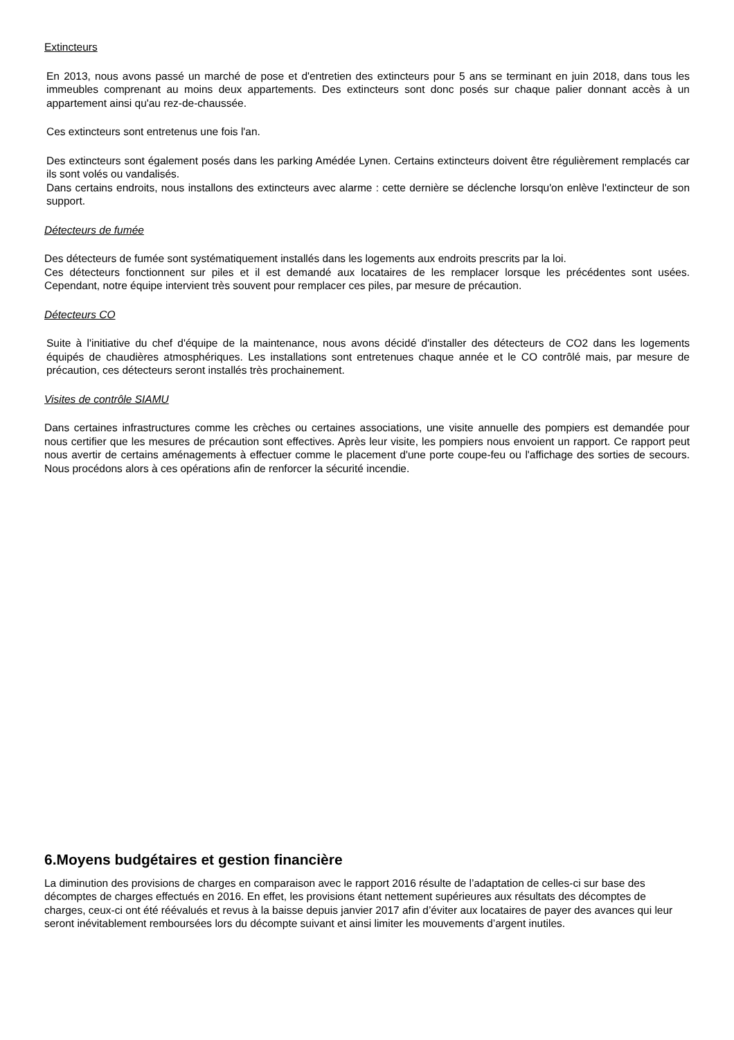Extincteurs
En 2013, nous avons passé un marché de pose et d'entretien des extincteurs pour 5 ans se terminant en juin 2018, dans tous les immeubles comprenant au moins deux appartements. Des extincteurs sont donc posés sur chaque palier donnant accès à un appartement ainsi qu'au rez-de-chaussée.
Ces extincteurs sont entretenus une fois l'an.
Des extincteurs sont également posés dans les parking Amédée Lynen. Certains extincteurs doivent être régulièrement remplacés car ils sont volés ou vandalisés.
Dans certains endroits, nous installons des extincteurs avec alarme : cette dernière se déclenche lorsqu'on enlève l'extincteur de son support.
Détecteurs de fumée
Des détecteurs de fumée sont systématiquement installés dans les logements aux endroits prescrits par la loi.
Ces détecteurs fonctionnent sur piles et il est demandé aux locataires de les remplacer lorsque les précédentes sont usées. Cependant, notre équipe intervient très souvent pour remplacer ces piles, par mesure de précaution.
Détecteurs CO
Suite à l'initiative du chef d'équipe de la maintenance, nous avons décidé d'installer des détecteurs de CO2 dans les logements équipés de chaudières atmosphériques. Les installations sont entretenues chaque année et le CO contrôlé mais, par mesure de précaution, ces détecteurs seront installés très prochainement.
Visites de contrôle SIAMU
Dans certaines infrastructures comme les crèches ou certaines associations, une visite annuelle des pompiers est demandée pour nous certifier que les mesures de précaution sont effectives. Après leur visite, les pompiers nous envoient un rapport. Ce rapport peut nous avertir de certains aménagements à effectuer comme le placement d'une porte coupe-feu ou l'affichage des sorties de secours. Nous procédons alors à ces opérations afin de renforcer la sécurité incendie.
6.Moyens budgétaires et gestion financière
La diminution des provisions de charges en comparaison avec le rapport 2016 résulte de l’adaptation de celles-ci sur base des décomptes de charges effectués en 2016. En effet, les provisions étant nettement supérieures aux résultats des décomptes de charges, ceux-ci ont été réévalués et revus à la baisse depuis janvier 2017 afin d’éviter aux locataires de payer des avances qui leur seront inévitablement remboursées lors du décompte suivant et ainsi limiter les mouvements d’argent inutiles.